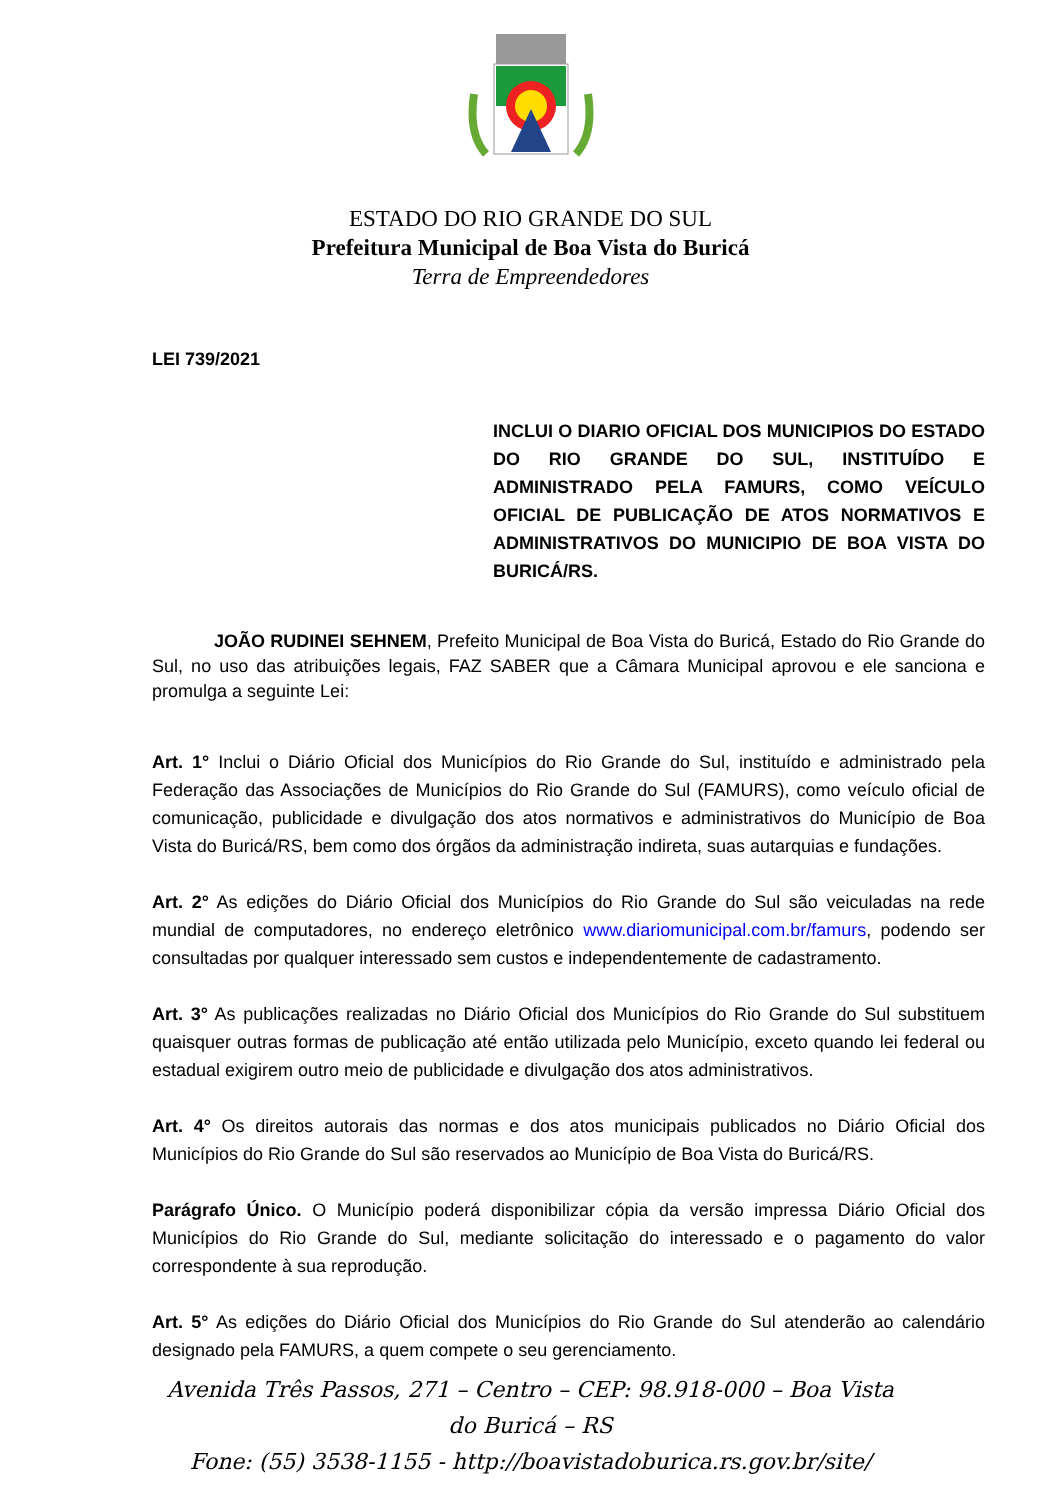ESTADO DO RIO GRANDE DO SUL
Prefeitura Municipal de Boa Vista do Buricá
Terra de Empreendedores
LEI 739/2021
INCLUI O DIARIO OFICIAL DOS MUNICIPIOS DO ESTADO DO RIO GRANDE DO SUL, INSTITUÍDO E ADMINISTRADO PELA FAMURS, COMO VEÍCULO OFICIAL DE PUBLICAÇÃO DE ATOS NORMATIVOS E ADMINISTRATIVOS DO MUNICIPIO DE BOA VISTA DO BURICÁ/RS.
JOÃO RUDINEI SEHNEM, Prefeito Municipal de Boa Vista do Buricá, Estado do Rio Grande do Sul, no uso das atribuições legais, FAZ SABER que a Câmara Municipal aprovou e ele sanciona e promulga a seguinte Lei:
Art. 1° Inclui o Diário Oficial dos Municípios do Rio Grande do Sul, instituído e administrado pela Federação das Associações de Municípios do Rio Grande do Sul (FAMURS), como veículo oficial de comunicação, publicidade e divulgação dos atos normativos e administrativos do Município de Boa Vista do Buricá/RS, bem como dos órgãos da administração indireta, suas autarquias e fundações.
Art. 2° As edições do Diário Oficial dos Municípios do Rio Grande do Sul são veiculadas na rede mundial de computadores, no endereço eletrônico www.diariomunicipal.com.br/famurs, podendo ser consultadas por qualquer interessado sem custos e independentemente de cadastramento.
Art. 3° As publicações realizadas no Diário Oficial dos Municípios do Rio Grande do Sul substituem quaisquer outras formas de publicação até então utilizada pelo Município, exceto quando lei federal ou estadual exigirem outro meio de publicidade e divulgação dos atos administrativos.
Art. 4° Os direitos autorais das normas e dos atos municipais publicados no Diário Oficial dos Municípios do Rio Grande do Sul são reservados ao Município de Boa Vista do Buricá/RS.
Parágrafo Único. O Município poderá disponibilizar cópia da versão impressa Diário Oficial dos Municípios do Rio Grande do Sul, mediante solicitação do interessado e o pagamento do valor correspondente à sua reprodução.
Art. 5° As edições do Diário Oficial dos Municípios do Rio Grande do Sul atenderão ao calendário designado pela FAMURS, a quem compete o seu gerenciamento.
Avenida Três Passos, 271 – Centro – CEP: 98.918-000 – Boa Vista
do Buricá – RS
Fone: (55) 3538-1155 - http://boavistadoburica.rs.gov.br/site/